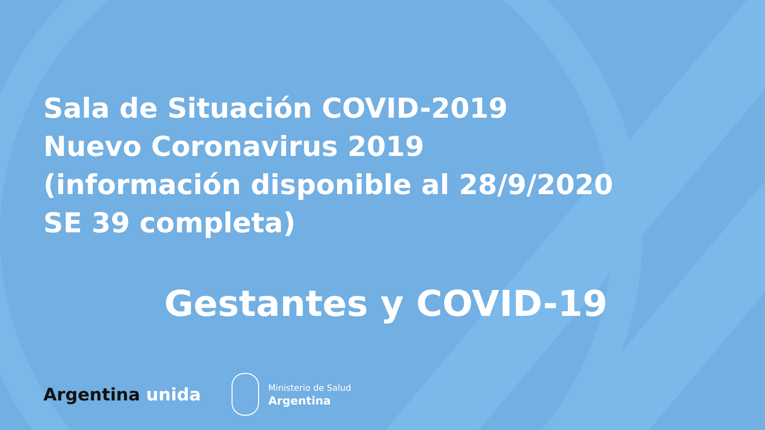Sala de Situación COVID-2019
Nuevo Coronavirus 2019
(información disponible al 28/9/2020
SE 39 completa)
Gestantes y COVID-19
Argentina unida
Ministerio de Salud
Argentina